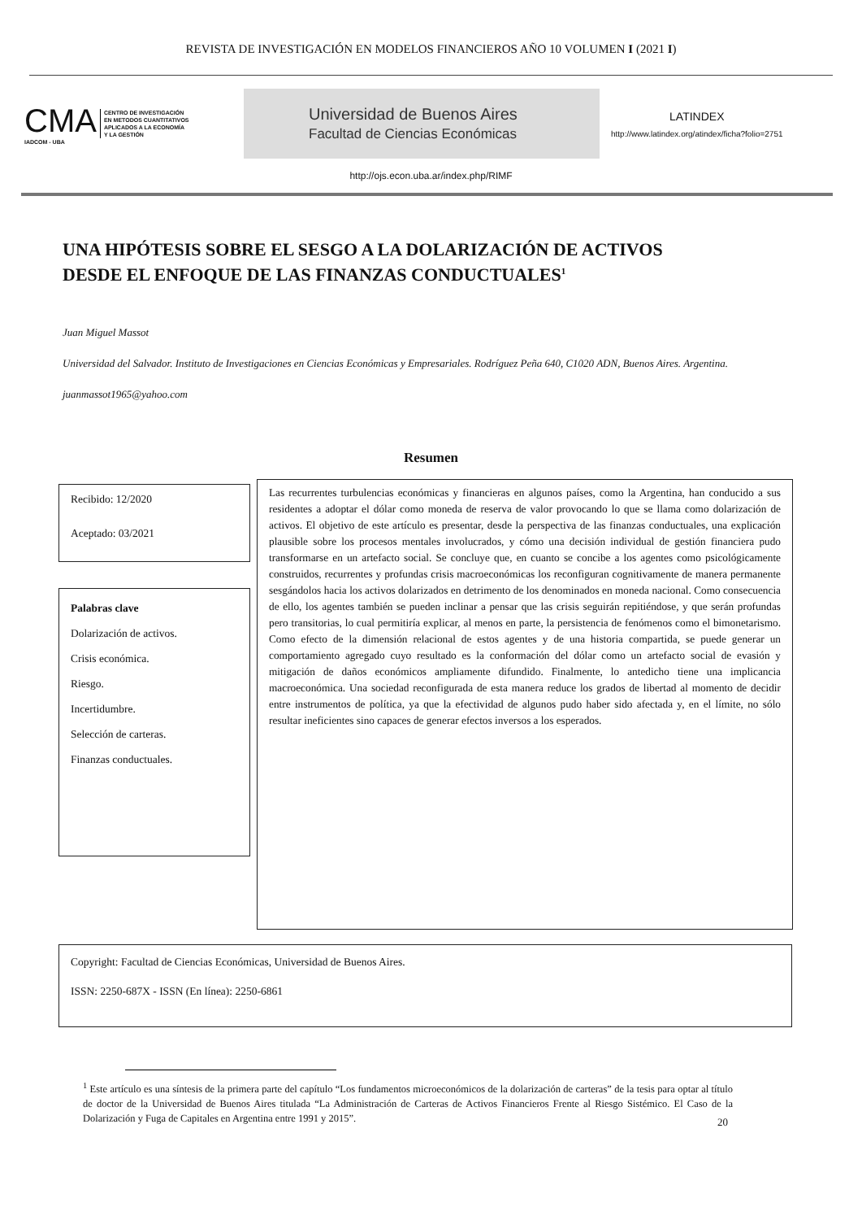REVISTA DE INVESTIGACIÓN EN MODELOS FINANCIEROS AÑO 10 VOLUMEN I (2021 I)
CMA
IADCOM - UBA
CENTRO DE INVESTIGACIÓN
EN METODOS CUANTITATIVOS
APLICADOS A LA ECONOMÍA
Y LA GESTIÓN
Universidad de Buenos Aires
Facultad de Ciencias Económicas
LATINDEX
http://www.latindex.org/atindex/ficha?folio=2751
http://ojs.econ.uba.ar/index.php/RIMF
UNA HIPÓTESIS SOBRE EL SESGO A LA DOLARIZACIÓN DE ACTIVOS DESDE EL ENFOQUE DE LAS FINANZAS CONDUCTUALES<sup>1</sup>
Juan Miguel Massot
Universidad del Salvador. Instituto de Investigaciones en Ciencias Económicas y Empresariales. Rodríguez Peña 640, C1020 ADN, Buenos Aires. Argentina.
juanmassot1965@yahoo.com
Resumen
Recibido: 12/2020
Aceptado: 03/2021
Palabras clave
Dolarización de activos.
Crisis económica.
Riesgo.
Incertidumbre.
Selección de carteras.
Finanzas conductuales.
Las recurrentes turbulencias económicas y financieras en algunos países, como la Argentina, han conducido a sus residentes a adoptar el dólar como moneda de reserva de valor provocando lo que se llama como dolarización de activos. El objetivo de este artículo es presentar, desde la perspectiva de las finanzas conductuales, una explicación plausible sobre los procesos mentales involucrados, y cómo una decisión individual de gestión financiera pudo transformarse en un artefacto social. Se concluye que, en cuanto se concibe a los agentes como psicológicamente construidos, recurrentes y profundas crisis macroeconómicas los reconfiguran cognitivamente de manera permanente sesgándolos hacia los activos dolarizados en detrimento de los denominados en moneda nacional. Como consecuencia de ello, los agentes también se pueden inclinar a pensar que las crisis seguirán repitiéndose, y que serán profundas pero transitorias, lo cual permitiría explicar, al menos en parte, la persistencia de fenómenos como el bimonetarismo. Como efecto de la dimensión relacional de estos agentes y de una historia compartida, se puede generar un comportamiento agregado cuyo resultado es la conformación del dólar como un artefacto social de evasión y mitigación de daños económicos ampliamente difundido. Finalmente, lo antedicho tiene una implicancia macroeconómica. Una sociedad reconfigurada de esta manera reduce los grados de libertad al momento de decidir entre instrumentos de política, ya que la efectividad de algunos pudo haber sido afectada y, en el límite, no sólo resultar ineficientes sino capaces de generar efectos inversos a los esperados.
Copyright: Facultad de Ciencias Económicas, Universidad de Buenos Aires.
ISSN: 2250-687X - ISSN (En línea): 2250-6861
<sup>1</sup> Este artículo es una síntesis de la primera parte del capítulo “Los fundamentos microeconómicos de la dolarización de carteras” de la tesis para optar al título de doctor de la Universidad de Buenos Aires titulada “La Administración de Carteras de Activos Financieros Frente al Riesgo Sistémico. El Caso de la Dolarización y Fuga de Capitales en Argentina entre 1991 y 2015”.
20